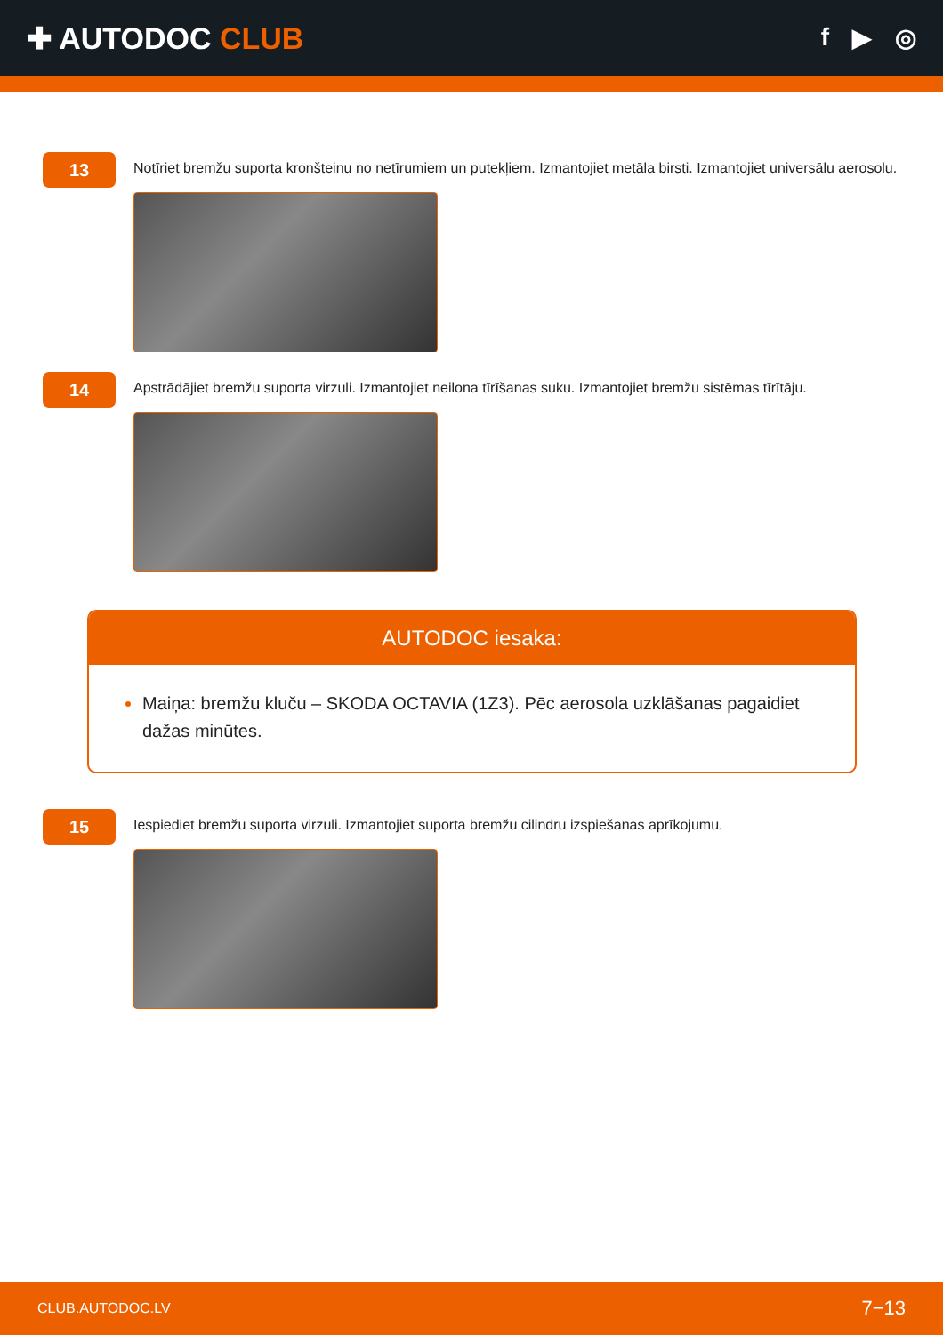✚ AUTODOC CLUB
f ▶ ◎
13
Notīriet bremžu suporta kronšteinu no netīrumiem un putekļiem. Izmantojiet metāla birsti. Izmantojiet universālu aerosolu.
14
Apstrādājiet bremžu suporta virzuli. Izmantojiet neilona tīrīšanas suku. Izmantojiet bremžu sistēmas tīrītāju.
AUTODOC iesaka:
Maiņa: bremžu kluču – SKODA OCTAVIA (1Z3). Pēc aerosola uzklāšanas pagaidiet dažas minūtes.
15
Iespiediet bremžu suporta virzuli. Izmantojiet suporta bremžu cilindru izspiešanas aprīkojumu.
CLUB.AUTODOC.LV 7−13